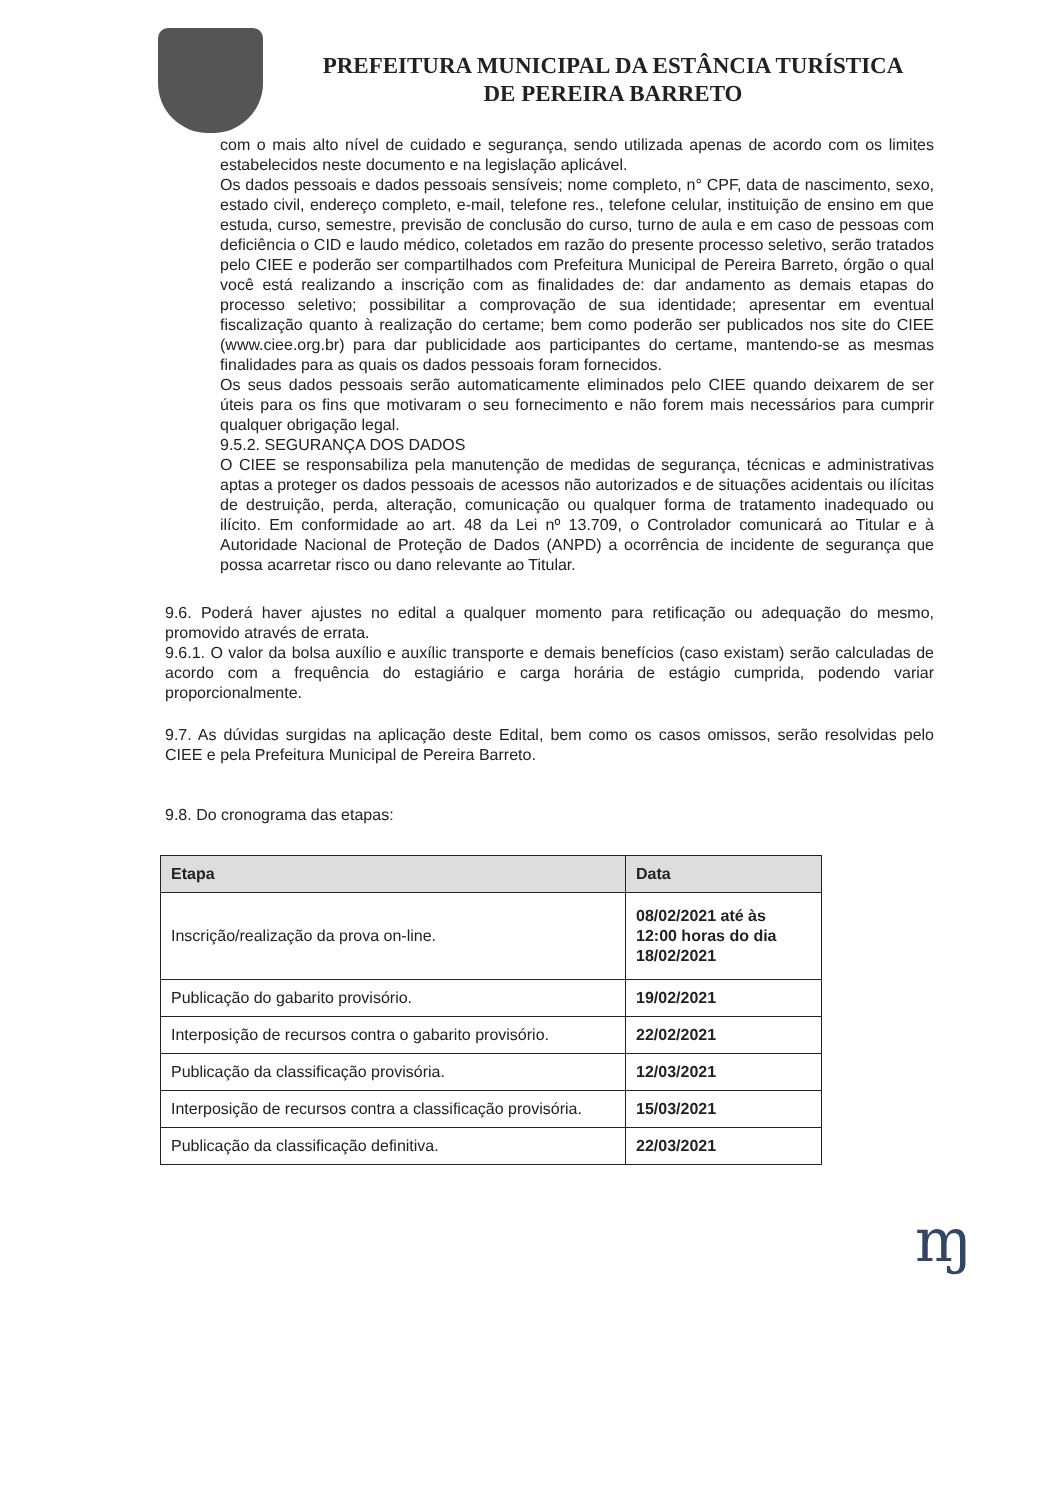PREFEITURA MUNICIPAL DA ESTÂNCIA TURÍSTICA
DE PEREIRA BARRETO
com o mais alto nível de cuidado e segurança, sendo utilizada apenas de acordo com os limites estabelecidos neste documento e na legislação aplicável.
Os dados pessoais e dados pessoais sensíveis; nome completo, n° CPF, data de nascimento, sexo, estado civil, endereço completo, e-mail, telefone res., telefone celular, instituição de ensino em que estuda, curso, semestre, previsão de conclusão do curso, turno de aula e em caso de pessoas com deficiência o CID e laudo médico, coletados em razão do presente processo seletivo, serão tratados pelo CIEE e poderão ser compartilhados com Prefeitura Municipal de Pereira Barreto, órgão o qual você está realizando a inscrição com as finalidades de: dar andamento as demais etapas do processo seletivo; possibilitar a comprovação de sua identidade; apresentar em eventual fiscalização quanto à realização do certame; bem como poderão ser publicados nos site do CIEE (www.ciee.org.br) para dar publicidade aos participantes do certame, mantendo-se as mesmas finalidades para as quais os dados pessoais foram fornecidos.
Os seus dados pessoais serão automaticamente eliminados pelo CIEE quando deixarem de ser úteis para os fins que motivaram o seu fornecimento e não forem mais necessários para cumprir qualquer obrigação legal.
9.5.2. SEGURANÇA DOS DADOS
O CIEE se responsabiliza pela manutenção de medidas de segurança, técnicas e administrativas aptas a proteger os dados pessoais de acessos não autorizados e de situações acidentais ou ilícitas de destruição, perda, alteração, comunicação ou qualquer forma de tratamento inadequado ou ilícito. Em conformidade ao art. 48 da Lei nº 13.709, o Controlador comunicará ao Titular e à Autoridade Nacional de Proteção de Dados (ANPD) a ocorrência de incidente de segurança que possa acarretar risco ou dano relevante ao Titular.
9.6. Poderá haver ajustes no edital a qualquer momento para retificação ou adequação do mesmo, promovido através de errata.
9.6.1. O valor da bolsa auxílio e auxílic transporte e demais benefícios (caso existam) serão calculadas de acordo com a frequência do estagiário e carga horária de estágio cumprida, podendo variar proporcionalmente.
9.7. As dúvidas surgidas na aplicação deste Edital, bem como os casos omissos, serão resolvidas pelo CIEE e pela Prefeitura Municipal de Pereira Barreto.
9.8. Do cronograma das etapas:
| Etapa | Data |
| --- | --- |
| Inscrição/realização da prova on-line. | 08/02/2021 até às 12:00 horas do dia 18/02/2021 |
| Publicação do gabarito provisório. | 19/02/2021 |
| Interposição de recursos contra o gabarito provisório. | 22/02/2021 |
| Publicação da classificação provisória. | 12/03/2021 |
| Interposição de recursos contra a classificação provisória. | 15/03/2021 |
| Publicação da classificação definitiva. | 22/03/2021 |
ɱ